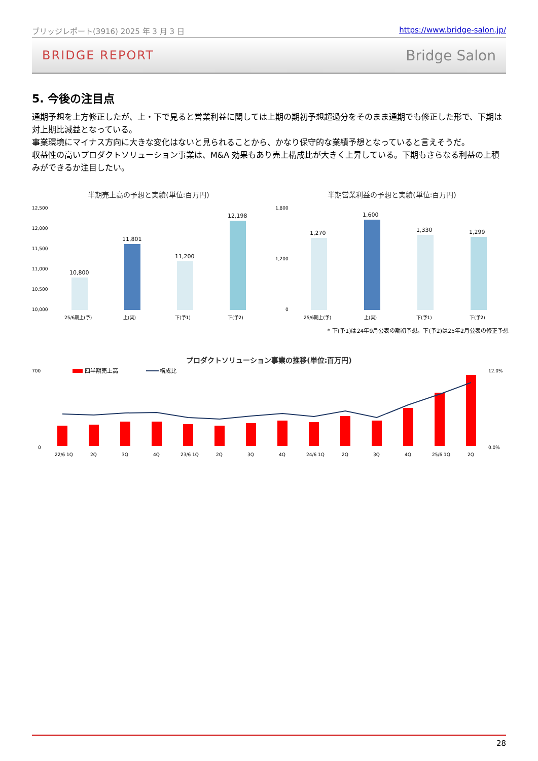ブリッジレポート(3916) 2025 年 3 月 3 日 https://www.bridge-salon.jp/
BRIDGE REPORT Bridge Salon
5. 今後の注目点
通期予想を上方修正したが、上・下で見ると営業利益に関しては上期の期初予想超過分をそのまま通期でも修正した形で、下期は対上期比減益となっている。
事業環境にマイナス方向に大きな変化はないと見られることから、かなり保守的な業績予想となっていると言えそうだ。
収益性の高いプロダクトソリューション事業は、M&A 効果もあり売上構成比が大きく上昇している。下期もさらなる利益の上積みができるか注目したい。
半期売上高の予想と実績(単位:百万円)
12,500
12,000
11,500
11,000
10,500
10,000
10,800
11,801
11,200
12,198
25/6期上(予)
上(実)
下(予1)
下(予2)
半期営業利益の予想と実績(単位:百万円)
1,800
1,200
0
1,270
1,600
1,330
1,299
25/6期上(予)
上(実)
下(予1)
下(予2)
* 下(予1)は24年9月公表の期初予想。下(予2)は25年2月公表の修正予想
プロダクトソリューション事業の推移(単位:百万円)
700
0
12.0%
0.0%
四半期売上高
構成比
22/6 1Q
2Q
3Q
4Q
23/6 1Q
2Q
3Q
4Q
24/6 1Q
2Q
3Q
4Q
25/6 1Q
2Q
28